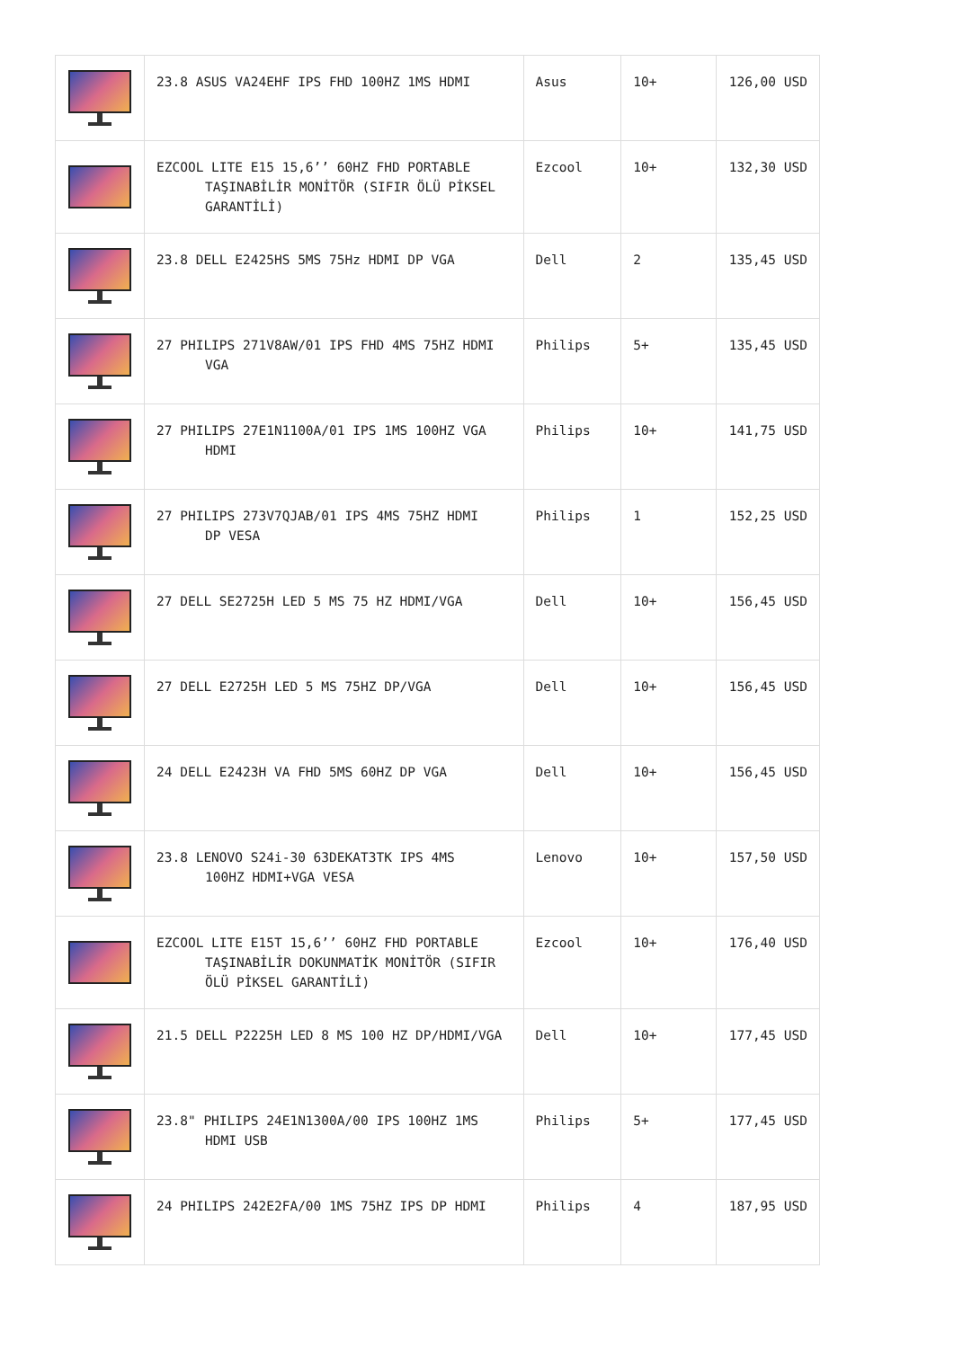| | 23.8 ASUS VA24EHF IPS FHD 100HZ 1MS HDMI | Asus | 10+ | 126,00 USD |
| | EZCOOL LITE E15 15,6’’ 60HZ FHD PORTABLE TAŞINABİLİR MONİTÖR (SIFIR ÖLÜ PİKSEL GARANTİLİ) | Ezcool | 10+ | 132,30 USD |
| | 23.8 DELL E2425HS 5MS 75Hz HDMI DP VGA | Dell | 2 | 135,45 USD |
| | 27 PHILIPS 271V8AW/01 IPS FHD 4MS 75HZ HDMI VGA | Philips | 5+ | 135,45 USD |
| | 27 PHILIPS 27E1N1100A/01 IPS 1MS 100HZ VGA HDMI | Philips | 10+ | 141,75 USD |
| | 27 PHILIPS 273V7QJAB/01 IPS 4MS 75HZ HDMI DP VESA | Philips | 1 | 152,25 USD |
| | 27 DELL SE2725H LED 5 MS 75 HZ HDMI/VGA | Dell | 10+ | 156,45 USD |
| | 27 DELL E2725H LED 5 MS 75HZ DP/VGA | Dell | 10+ | 156,45 USD |
| | 24 DELL E2423H VA FHD 5MS 60HZ DP VGA | Dell | 10+ | 156,45 USD |
| | 23.8 LENOVO S24i-30 63DEKAT3TK IPS 4MS 100HZ HDMI+VGA VESA | Lenovo | 10+ | 157,50 USD |
| | EZCOOL LITE E15T 15,6’’ 60HZ FHD PORTABLE TAŞINABİLİR DOKUNMATİK MONİTÖR (SIFIR ÖLÜ PİKSEL GARANTİLİ) | Ezcool | 10+ | 176,40 USD |
| | 21.5 DELL P2225H LED 8 MS 100 HZ DP/HDMI/VGA | Dell | 10+ | 177,45 USD |
| | 23.8" PHILIPS 24E1N1300A/00 IPS 100HZ 1MS HDMI USB | Philips | 5+ | 177,45 USD |
| | 24 PHILIPS 242E2FA/00 1MS 75HZ IPS DP HDMI | Philips | 4 | 187,95 USD |